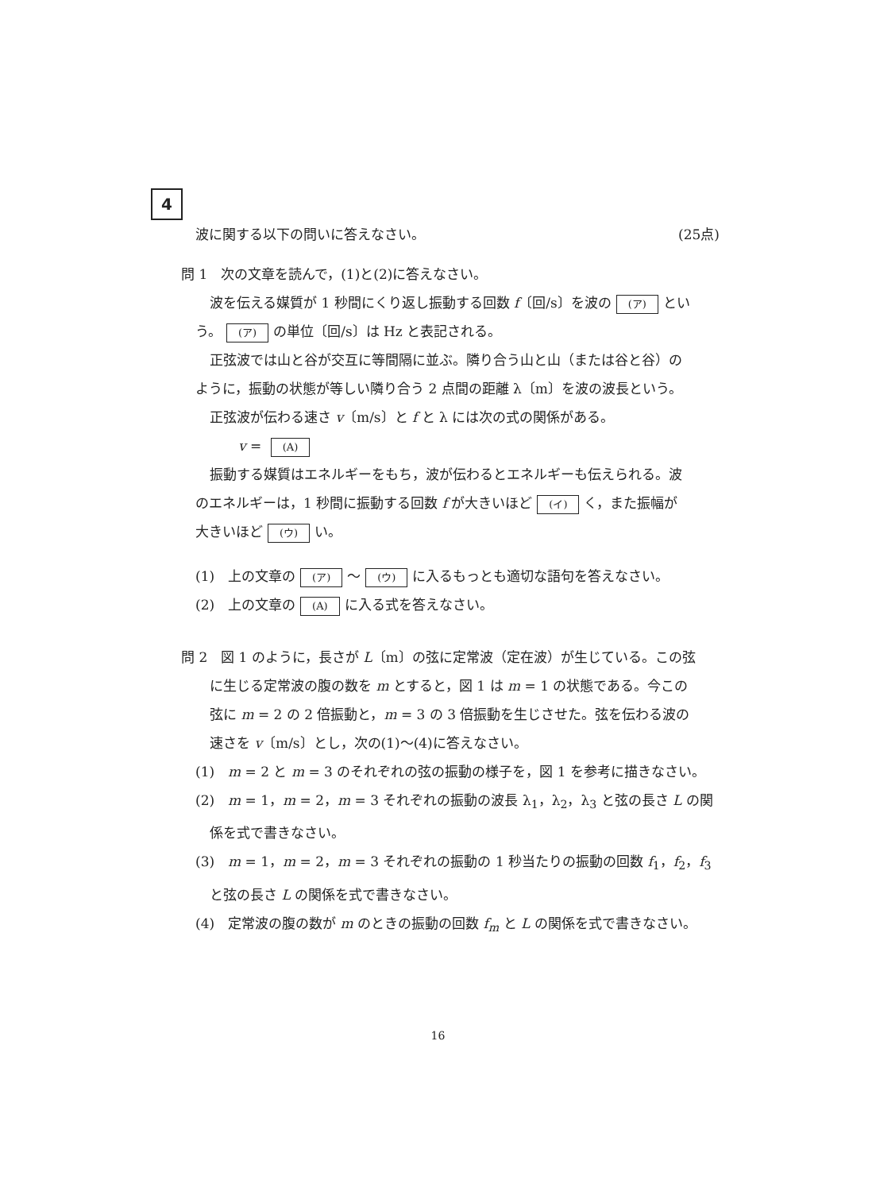4
波に関する以下の問いに答えなさい。 (25点)
問 1　次の文章を読んで，(1)と(2)に答えなさい。
波を伝える媒質が 1 秒間にくり返し振動する回数 f〔回/s〕を波の (ア) とい
う。 (ア) の単位〔回/s〕は Hz と表記される。
正弦波では山と谷が交互に等間隔に並ぶ。隣り合う山と山（または谷と谷）の
ように，振動の状態が等しい隣り合う 2 点間の距離 λ〔m〕を波の波長という。
正弦波が伝わる速さ v〔m/s〕と f と λ には次の式の関係がある。
v = (A)
振動する媒質はエネルギーをもち，波が伝わるとエネルギーも伝えられる。波
のエネルギーは，1 秒間に振動する回数 f が大きいほど (イ) く，また振幅が
大きいほど (ウ) い。
(1)　上の文章の (ア) 〜 (ウ) に入るもっとも適切な語句を答えなさい。
(2)　上の文章の (A) に入る式を答えなさい。
問 2　図 1 のように，長さが L〔m〕の弦に定常波（定在波）が生じている。この弦
に生じる定常波の腹の数を m とすると，図 1 は m = 1 の状態である。今この
弦に m = 2 の 2 倍振動と，m = 3 の 3 倍振動を生じさせた。弦を伝わる波の
速さを v〔m/s〕とし，次の(1)〜(4)に答えなさい。
(1)　m = 2 と m = 3 のそれぞれの弦の振動の様子を，図 1 を参考に描きなさい。
(2)　m = 1，m = 2，m = 3 それぞれの振動の波長 λ<sub>1</sub>，λ<sub>2</sub>，λ<sub>3</sub> と弦の長さ L の関
係を式で書きなさい。
(3)　m = 1，m = 2，m = 3 それぞれの振動の 1 秒当たりの振動の回数 f<sub>1</sub>，f<sub>2</sub>，f<sub>3</sub>
と弦の長さ L の関係を式で書きなさい。
(4)　定常波の腹の数が m のときの振動の回数 f<sub>m</sub> と L の関係を式で書きなさい。
16